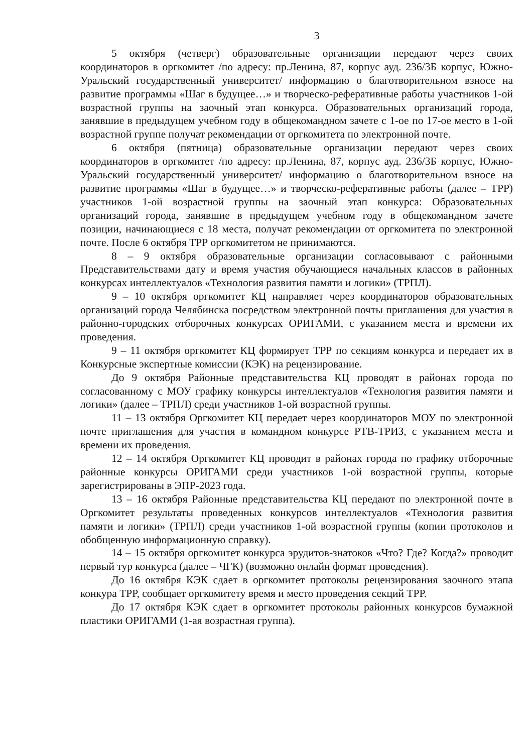3
5 октября (четверг) образовательные организации передают через своих координаторов в оргкомитет /по адресу: пр.Ленина, 87, корпус ауд. 236/3Б корпус, Южно-Уральский государственный университет/ информацию о благотворительном взносе на развитие программы «Шаг в будущее…» и творческо-реферативные работы участников 1-ой возрастной группы на заочный этап конкурса. Образовательных организаций города, занявшие в предыдущем учебном году в общекомандном зачете с 1-ое по 17-ое место в 1-ой возрастной группе получат рекомендации от оргкомитета по электронной почте.
6 октября (пятница) образовательные организации передают через своих координаторов в оргкомитет /по адресу: пр.Ленина, 87, корпус ауд. 236/3Б корпус, Южно-Уральский государственный университет/ информацию о благотворительном взносе на развитие программы «Шаг в будущее…» и творческо-реферативные работы (далее – ТРР) участников 1-ой возрастной группы на заочный этап конкурса: Образовательных организаций города, занявшие в предыдущем учебном году в общекомандном зачете позиции, начинающиеся с 18 места, получат рекомендации от оргкомитета по электронной почте. После 6 октября ТРР оргкомитетом не принимаются.
8 – 9 октября образовательные организации согласовывают с районными Представительствами дату и время участия обучающиеся начальных классов в районных конкурсах интеллектуалов «Технология развития памяти и логики» (ТРПЛ).
9 – 10 октября оргкомитет КЦ направляет через координаторов образовательных организаций города Челябинска посредством электронной почты приглашения для участия в районно-городских отборочных конкурсах ОРИГАМИ, с указанием места и времени их проведения.
9 – 11 октября оргкомитет КЦ формирует ТРР по секциям конкурса и передает их в Конкурсные экспертные комиссии (КЭК) на рецензирование.
До 9 октября Районные представительства КЦ проводят в районах города по согласованному с МОУ графику конкурсы интеллектуалов «Технология развития памяти и логики» (далее – ТРПЛ) среди участников 1-ой возрастной группы.
11 – 13 октября Оргкомитет КЦ передает через координаторов МОУ по электронной почте приглашения для участия в командном конкурсе РТВ-ТРИЗ, с указанием места и времени их проведения.
12 – 14 октября Оргкомитет КЦ проводит в районах города по графику отборочные районные конкурсы ОРИГАМИ среди участников 1-ой возрастной группы, которые зарегистрированы в ЭПР-2023 года.
13 – 16 октября Районные представительства КЦ передают по электронной почте в Оргкомитет результаты проведенных конкурсов интеллектуалов «Технология развития памяти и логики» (ТРПЛ) среди участников 1-ой возрастной группы (копии протоколов и обобщенную информационную справку).
14 – 15 октября оргкомитет конкурса эрудитов-знатоков «Что? Где? Когда?» проводит первый тур конкурса (далее – ЧГК) (возможно онлайн формат проведения).
До 16 октября КЭК сдает в оргкомитет протоколы рецензирования заочного этапа конкура ТРР, сообщает оргкомитету время и место проведения секций ТРР.
До 17 октября КЭК сдает в оргкомитет протоколы районных конкурсов бумажной пластики ОРИГАМИ (1-ая возрастная группа).